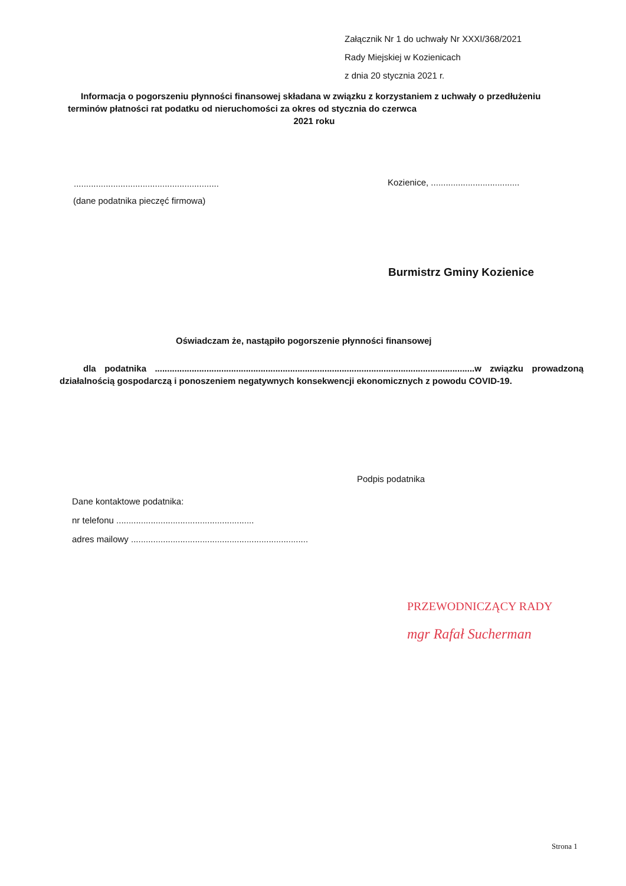Załącznik Nr 1 do uchwały Nr XXXI/368/2021
Rady Miejskiej w Kozienicach
z dnia 20 stycznia 2021 r.
Informacja o pogorszeniu płynności finansowej składana w związku z korzystaniem z uchwały o przedłużeniu
terminów płatności rat podatku od nieruchomości za okres od stycznia do czerwca
2021 roku
...........................................................
Kozienice, ....................................
(dane podatnika pieczęć firmowa)
Burmistrz Gminy Kozienice
Oświadczam że, nastąpiło pogorszenie płynności finansowej
dla podatnika ..................................................................................................................................w związku prowadzoną działalnością gospodarczą i ponoszeniem negatywnych konsekwencji ekonomicznych z powodu COVID-19.
Podpis podatnika
Dane kontaktowe podatnika:
nr telefonu ........................................................
adres mailowy ........................................................................
PRZEWODNICZĄCY RADY
mgr Rafał Sucherman
Strona 1